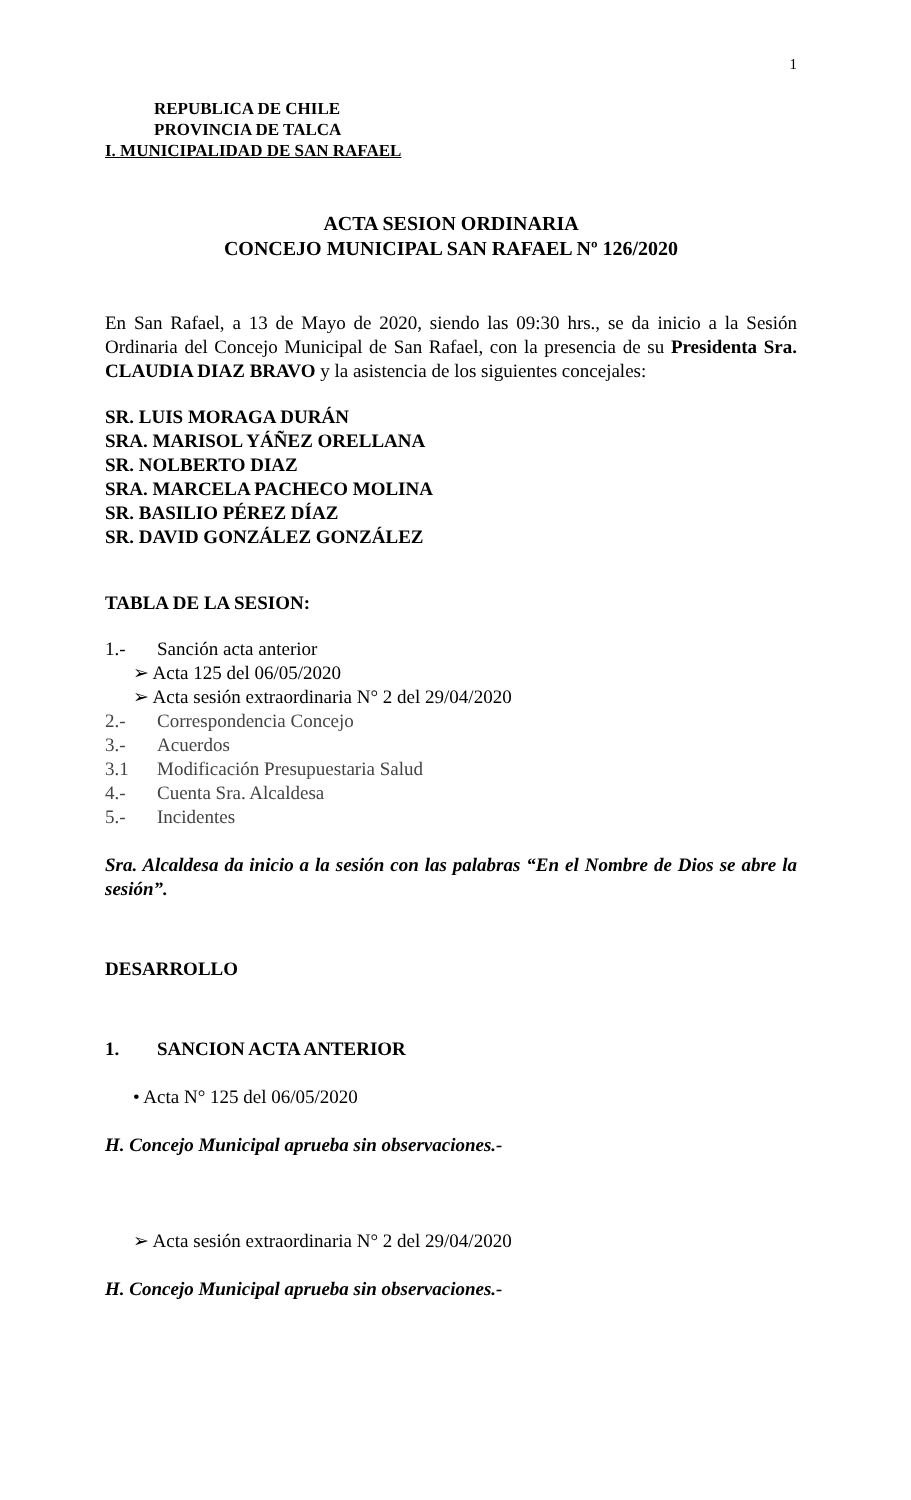1
REPUBLICA DE CHILE
PROVINCIA DE TALCA
I. MUNICIPALIDAD DE SAN RAFAEL
ACTA SESION ORDINARIA
CONCEJO MUNICIPAL SAN RAFAEL Nº 126/2020
En San Rafael, a 13 de Mayo de 2020, siendo las 09:30 hrs., se da inicio a la Sesión Ordinaria del Concejo Municipal de San Rafael, con la presencia de su Presidenta Sra. CLAUDIA DIAZ BRAVO y la asistencia de los siguientes concejales:
SR. LUIS MORAGA DURÁN
SRA. MARISOL YÁÑEZ ORELLANA
SR. NOLBERTO DIAZ
SRA. MARCELA PACHECO MOLINA
SR. BASILIO PÉREZ DÍAZ
SR. DAVID GONZÁLEZ GONZÁLEZ
TABLA DE LA SESION:
1.- Sanción acta anterior
➢ Acta 125 del 06/05/2020
➢ Acta sesión extraordinaria N° 2 del 29/04/2020
2.- Correspondencia Concejo
3.- Acuerdos
3.1 Modificación Presupuestaria Salud
4.- Cuenta Sra. Alcaldesa
5.- Incidentes
Sra. Alcaldesa da inicio a la sesión con las palabras “En el Nombre de Dios se abre la sesión”.
DESARROLLO
1. SANCION ACTA ANTERIOR
• Acta N° 125 del 06/05/2020
H. Concejo Municipal aprueba sin observaciones.-
➢ Acta sesión extraordinaria N° 2 del 29/04/2020
H. Concejo Municipal aprueba sin observaciones.-